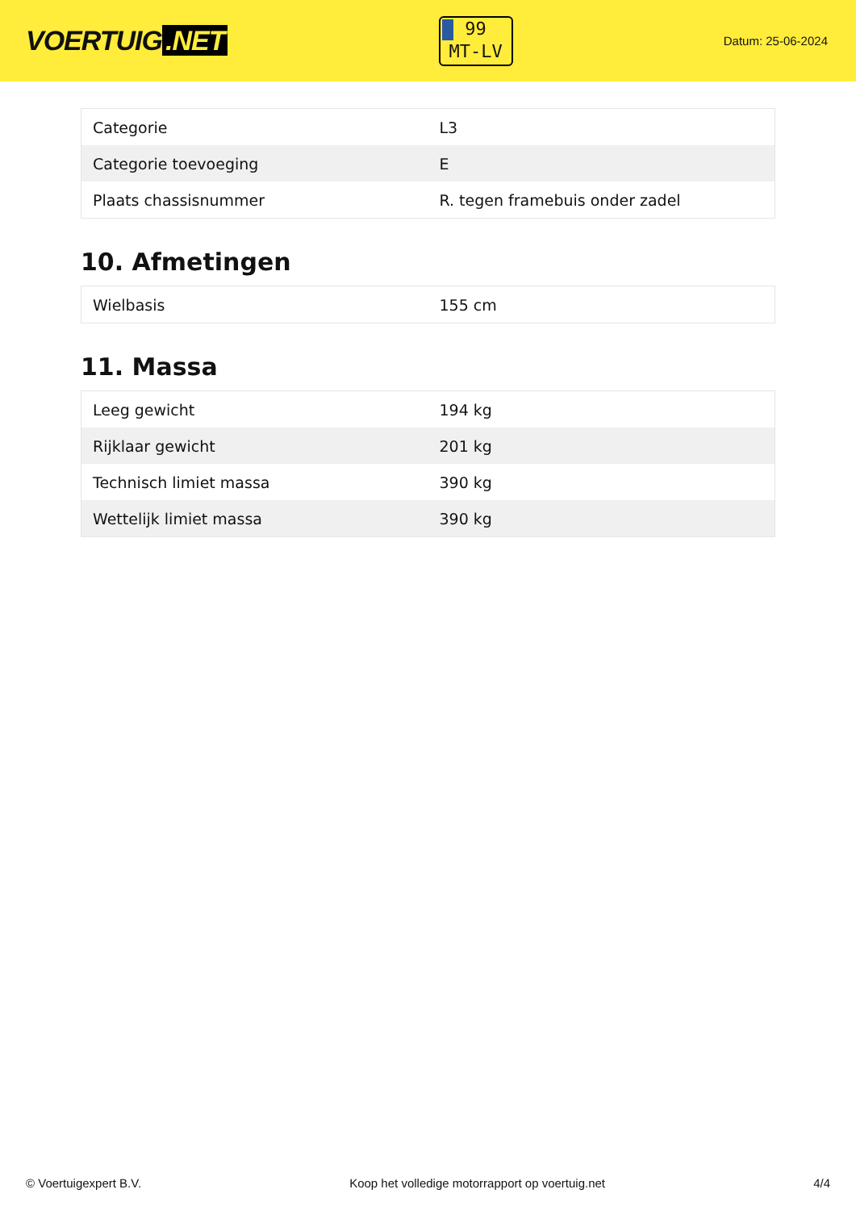VOERTUIG.NET
99
MT-LV
Datum: 25-06-2024
| Categorie | L3 |
| Categorie toevoeging | E |
| Plaats chassisnummer | R. tegen framebuis onder zadel |
10. Afmetingen
| Wielbasis | 155 cm |
11. Massa
| Leeg gewicht | 194 kg |
| Rijklaar gewicht | 201 kg |
| Technisch limiet massa | 390 kg |
| Wettelijk limiet massa | 390 kg |
© Voertuigexpert B.V. Koop het volledige motorrapport op voertuig.net 4/4